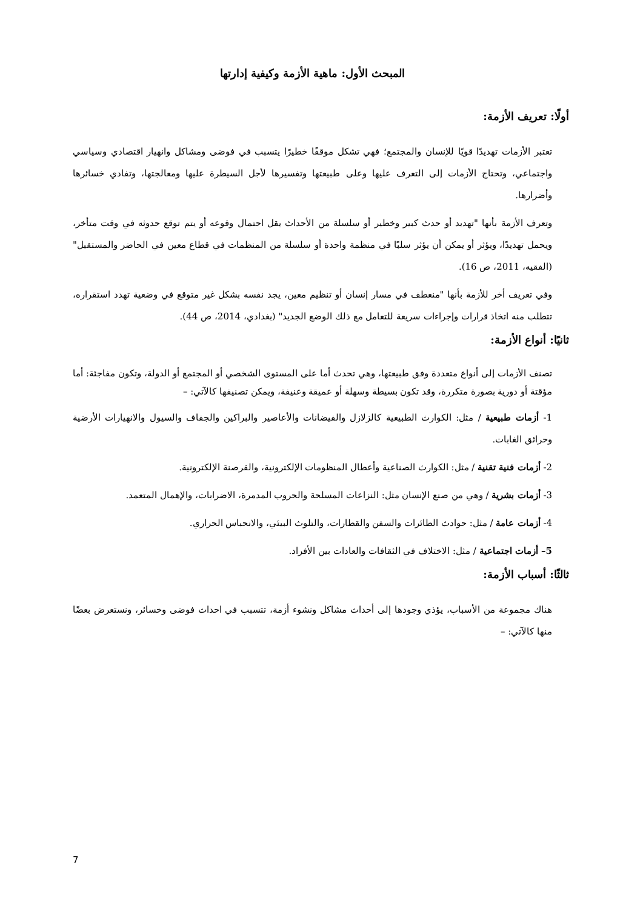المبحث الأول: ماهية الأزمة وكيفية إدارتها
أولًا: تعريف الأزمة:
تعتبر الأزمات تهديدًا قويًا للإنسان والمجتمع؛ فهي تشكل موقفًا خطيرًا يتسبب في فوضى ومشاكل وانهيار اقتصادي وسياسي واجتماعي، وتحتاج الأزمات إلى التعرف عليها وعلى طبيعتها وتفسيرها لأجل السيطرة عليها ومعالجتها، وتفادي خسائرها وأضرارها.
وتعرف الأزمة بأنها "تهديد أو حدث كبير وخطير أو سلسلة من الأحداث يقل احتمال وقوعه أو يتم توقع حدوثه في وقت متأخر، ويحمل تهديدًا، ويؤثر أو يمكن أن يؤثر سلبًا في منظمة واحدة أو سلسلة من المنظمات في قطاع معين في الحاضر والمستقبل" (الفقيه، 2011، ص 16).
وفي تعريف أخر للأزمة بأنها "منعطف في مسار إنسان أو تنظيم معين، يجد نفسه بشكل غير متوقع في وضعية تهدد استقراره، تتطلب منه اتخاذ قرارات وإجراءات سريعة للتعامل مع ذلك الوضع الجديد" (بغدادي، 2014، ص 44).
ثانيًا: أنواع الأزمة:
تصنف الأزمات إلى أنواع متعددة وفق طبيعتها، وهي تحدث أما على المستوى الشخصي أو المجتمع أو الدولة، وتكون مفاجئة: أما مؤقتة أو دورية بصورة متكررة، وقد تكون بسيطة وسهلة أو عميقة وعنيفة، ويمكن تصنيفها كالآتي: –
1- أزمات طبيعية / مثل: الكوارث الطبيعية كالزلازل والفيضانات والأعاصير والبراكين والجفاف والسيول والانهيارات الأرضية وحرائق الغابات.
2- أزمات فنية تقنية / مثل: الكوارث الصناعية وأعطال المنظومات الإلكترونية، والقرصنة الإلكترونية.
3- أزمات بشرية / وهي من صنع الإنسان مثل: النزاعات المسلحة والحروب المدمرة، الاضرابات، والإهمال المتعمد.
4- أزمات عامة / مثل: حوادث الطائرات والسفن والقطارات، والتلوث البيئي، والانحباس الحراري.
5– أزمات اجتماعية / مثل: الاختلاف في الثقافات والعادات بين الأفراد.
ثالثًا: أسباب الأزمة:
هناك مجموعة من الأسباب، يؤذي وجودها إلى أحداث مشاكل ونشوء أزمة، تتسبب في احداث فوضى وخسائر، ونستعرض بعضًا منها كالآتي: –
7